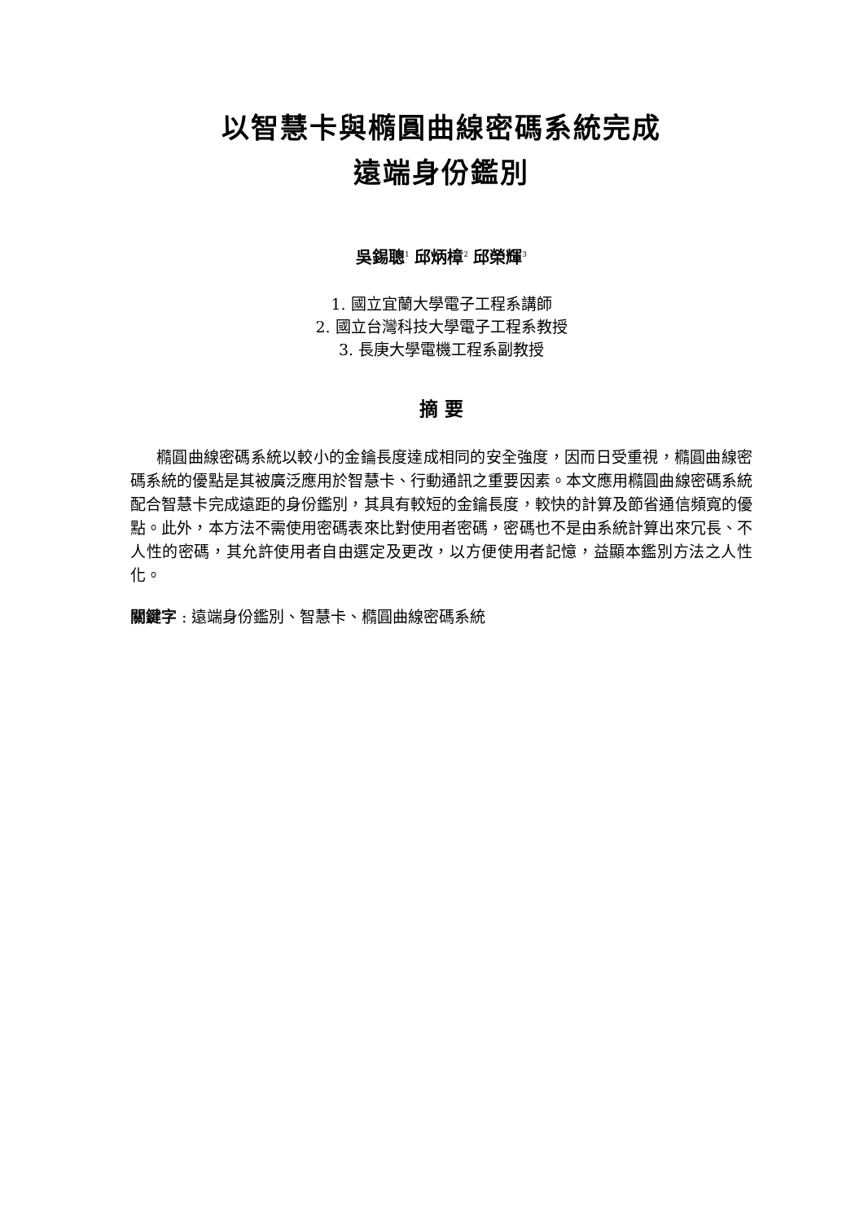以智慧卡與橢圓曲線密碼系統完成
遠端身份鑑別
吳錫聰<sup>1</sup> 邱炳樟<sup>2</sup> 邱榮輝<sup>3</sup>
1. 國立宜蘭大學電子工程系講師
2. 國立台灣科技大學電子工程系教授
3. 長庚大學電機工程系副教授
摘 要
橢圓曲線密碼系統以較小的金鑰長度達成相同的安全強度，因而日受重視，橢圓曲線密碼系統的優點是其被廣泛應用於智慧卡、行動通訊之重要因素。本文應用橢圓曲線密碼系統配合智慧卡完成遠距的身份鑑別，其具有較短的金鑰長度，較快的計算及節省通信頻寬的優點。此外，本方法不需使用密碼表來比對使用者密碼，密碼也不是由系統計算出來冗長、不人性的密碼，其允許使用者自由選定及更改，以方便使用者記憶，益顯本鑑別方法之人性化。
關鍵字 : 遠端身份鑑別、智慧卡、橢圓曲線密碼系統